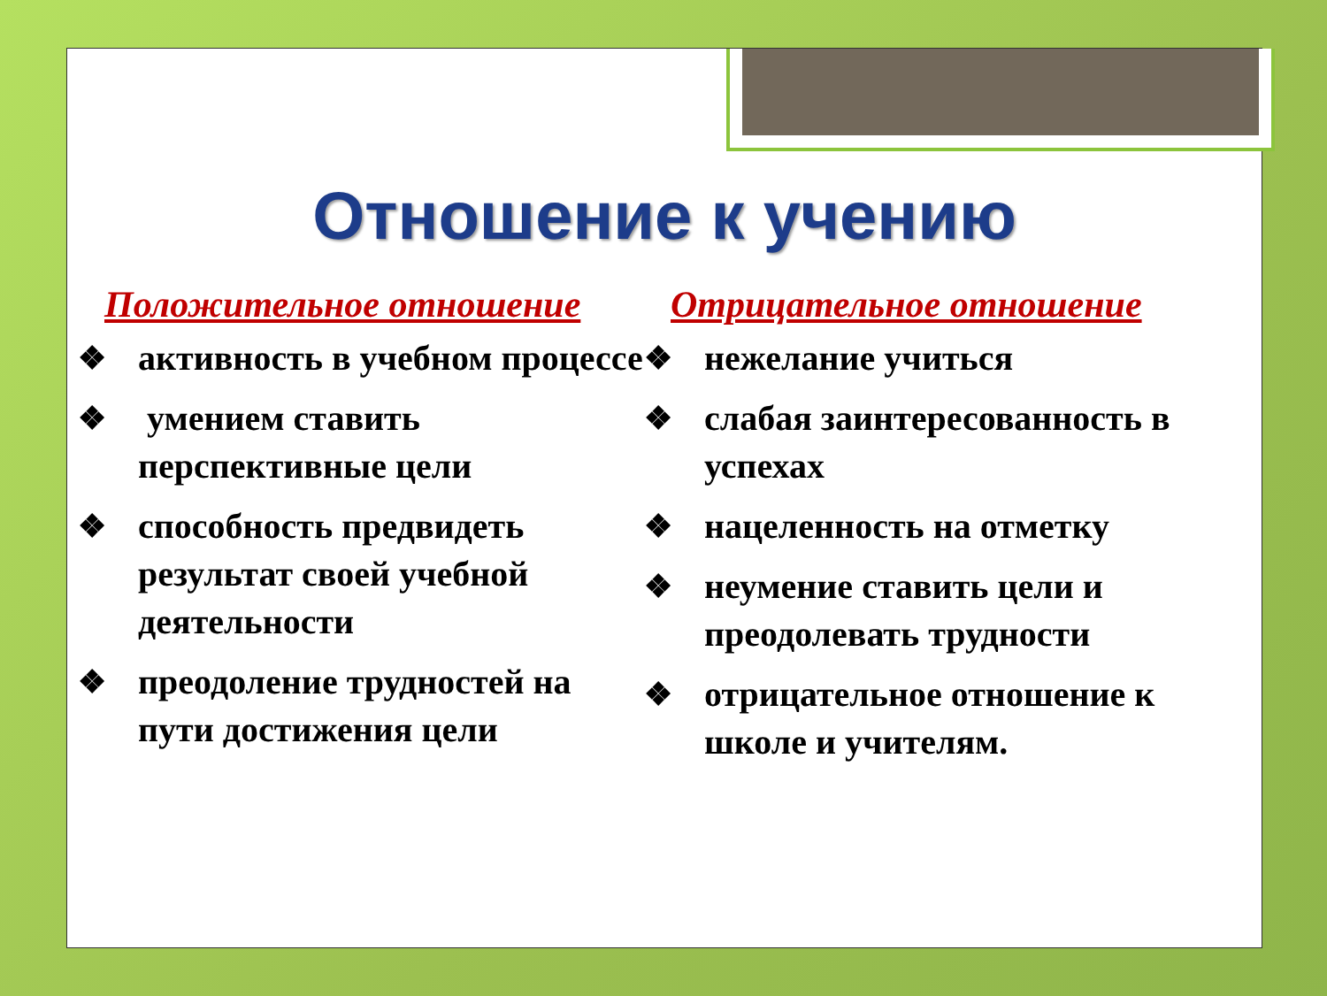Отношение к учению
Положительное отношение
❖ активность в учебном процессе
❖ умением ставить перспективные цели
❖ способность предвидеть результат своей учебной деятельности
❖ преодоление трудностей на пути достижения цели
Отрицательное отношение
❖ нежелание учиться
❖ слабая заинтересованность в успехах
❖ нацеленность на отметку
❖ неумение ставить цели и преодолевать трудности
❖ отрицательное отношение к школе и учителям.